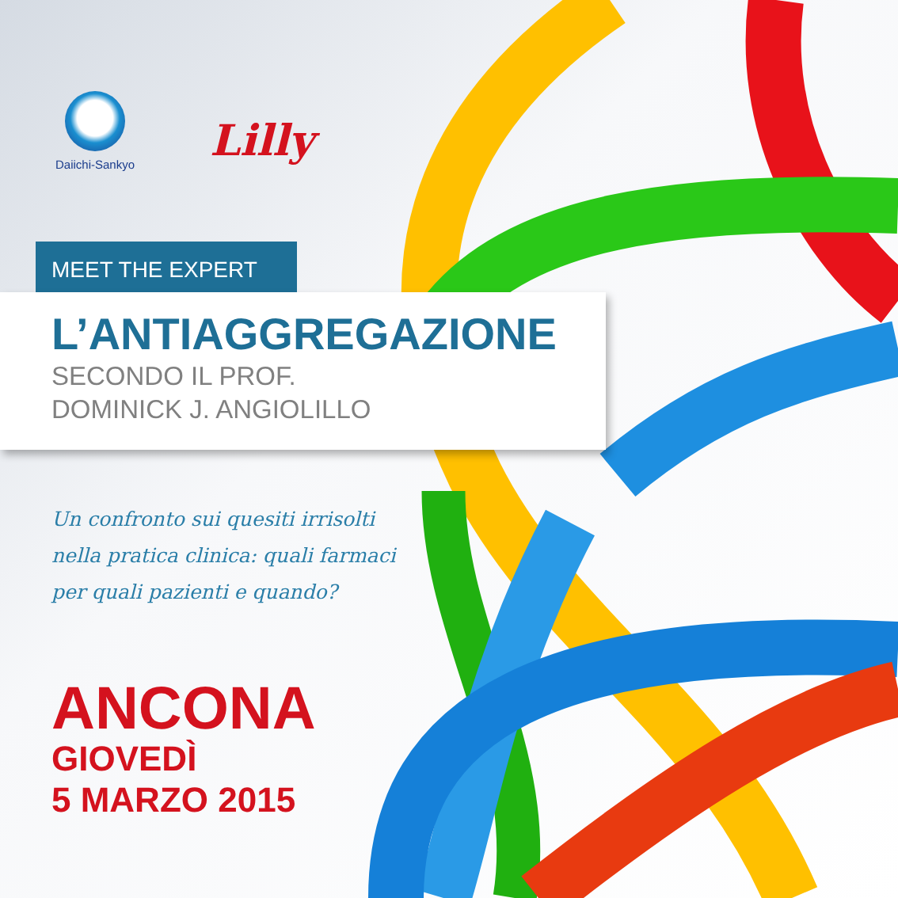Daiichi-Sankyo
Lilly
MEET THE EXPERT
L’ANTIAGGREGAZIONE
SECONDO IL PROF.
DOMINICK J. ANGIOLILLO
Un confronto sui quesiti irrisolti
nella pratica clinica: quali farmaci
per quali pazienti e quando?
ANCONA
GIOVEDÌ
5 MARZO 2015